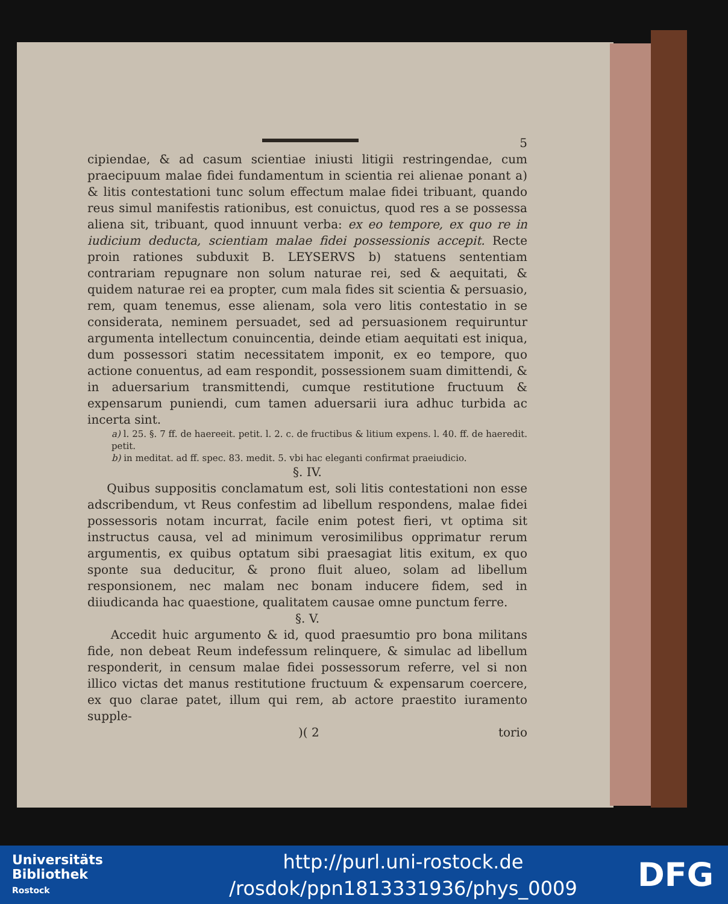5
cipiendae, & ad casum scientiae iniusti litigii restringendae, cum praecipuum malae fidei fundamentum in scientia rei alienae ponant a) & litis contestationi tunc solum effectum malae fidei tribuant, quando reus simul manifestis rationibus, est conuictus, quod res a se possessa aliena sit, tribuant, quod innuunt verba: ex eo tempore, ex quo re in iudicium deducta, scientiam malae fidei possessionis accepit. Recte proin rationes subduxit B. LEYSERVS b) statuens sententiam contrariam repugnare non solum naturae rei, sed & aequitati, & quidem naturae rei ea propter, cum mala fides sit scientia & persuasio, rem, quam tenemus, esse alienam, sola vero litis contestatio in se considerata, neminem persuadet, sed ad persuasionem requiruntur argumenta intellectum conuincentia, deinde etiam aequitati est iniqua, dum possessori statim necessitatem imponit, ex eo tempore, quo actione conuentus, ad eam respondit, possessionem suam dimittendi, & in aduersarium transmittendi, cumque restitutione fructuum & expensarum puniendi, cum tamen aduersarii iura adhuc turbida ac incerta sint.
a) l. 25. §. 7 ff. de haereeit. petit. l. 2. c. de fructibus & litium expens. l. 40. ff. de haeredit. petit.
b) in meditat. ad ff. spec. 83. medit. 5. vbi hac eleganti confirmat praeiudicio.
§. IV.
Quibus suppositis conclamatum est, soli litis contestationi non esse adscribendum, vt Reus confestim ad libellum respondens, malae fidei possessoris notam incurrat, facile enim potest fieri, vt optima sit instructus causa, vel ad minimum verosimilibus opprimatur rerum argumentis, ex quibus optatum sibi praesagiat litis exitum, ex quo sponte sua deducitur, & prono fluit alueo, solam ad libellum responsionem, nec malam nec bonam inducere fidem, sed in diiudicanda hac quaestione, qualitatem causae omne punctum ferre.
§. V.
Accedit huic argumento & id, quod praesumtio pro bona militans fide, non debeat Reum indefessum relinquere, & simulac ad libellum responderit, in censum malae fidei possessorum referre, vel si non illico victas det manus restitutione fructuum & expensarum coercere, ex quo clarae patet, illum qui rem, ab actore praestito iuramento supple-
)( 2 torio
Universitäts
Bibliothek
Rostock
http://purl.uni-rostock.de
/rosdok/ppn1813331936/phys_0009
DFG